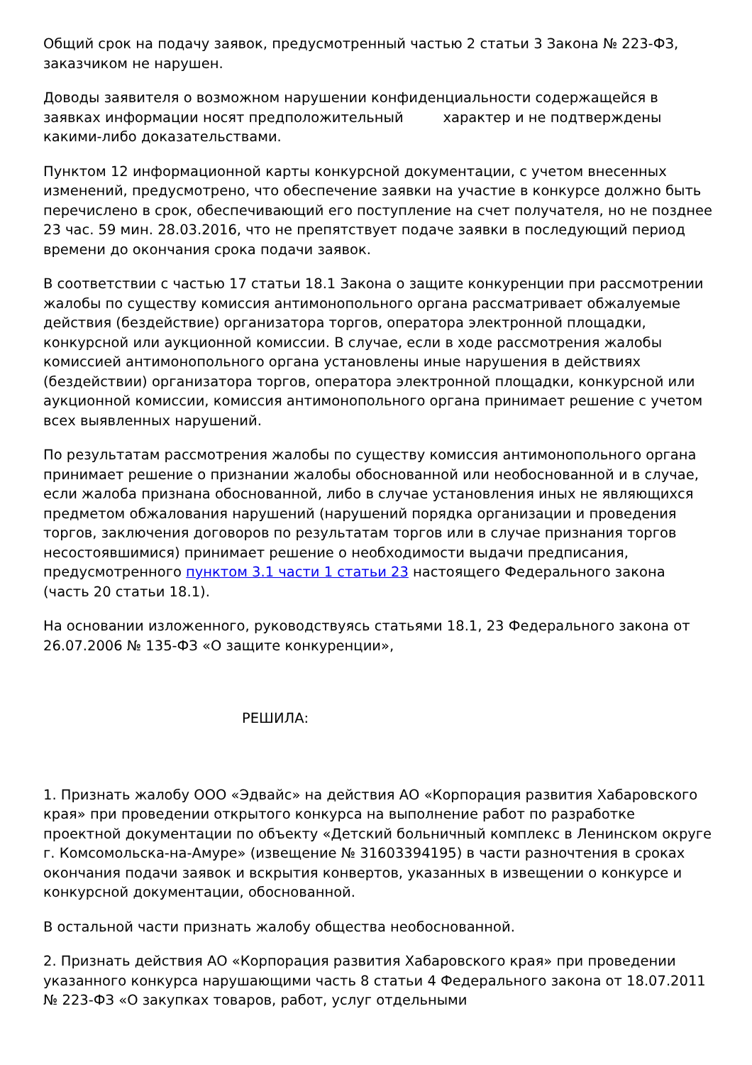Общий срок на подачу заявок, предусмотренный частью 2 статьи 3 Закона № 223-ФЗ, заказчиком не нарушен.
Доводы заявителя о возможном нарушении конфиденциальности содержащейся в заявках информации носят предположительный характер и не подтверждены какими-либо доказательствами.
Пунктом 12 информационной карты конкурсной документации, с учетом внесенных изменений, предусмотрено, что обеспечение заявки на участие в конкурсе должно быть перечислено в срок, обеспечивающий его поступление на счет получателя, но не позднее 23 час. 59 мин. 28.03.2016, что не препятствует подаче заявки в последующий период времени до окончания срока подачи заявок.
В соответствии с частью 17 статьи 18.1 Закона о защите конкуренции при рассмотрении жалобы по существу комиссия антимонопольного органа рассматривает обжалуемые действия (бездействие) организатора торгов, оператора электронной площадки, конкурсной или аукционной комиссии. В случае, если в ходе рассмотрения жалобы комиссией антимонопольного органа установлены иные нарушения в действиях (бездействии) организатора торгов, оператора электронной площадки, конкурсной или аукционной комиссии, комиссия антимонопольного органа принимает решение с учетом всех выявленных нарушений.
По результатам рассмотрения жалобы по существу комиссия антимонопольного органа принимает решение о признании жалобы обоснованной или необоснованной и в случае, если жалоба признана обоснованной, либо в случае установления иных не являющихся предметом обжалования нарушений (нарушений порядка организации и проведения торгов, заключения договоров по результатам торгов или в случае признания торгов несостоявшимися) принимает решение о необходимости выдачи предписания, предусмотренного пунктом 3.1 части 1 статьи 23 настоящего Федерального закона (часть 20 статьи 18.1).
На основании изложенного, руководствуясь статьями 18.1, 23 Федерального закона от 26.07.2006 № 135-ФЗ «О защите конкуренции»,
РЕШИЛА:
1. Признать жалобу ООО «Эдвайс» на действия АО «Корпорация развития Хабаровского края» при проведении открытого конкурса на выполнение работ по разработке проектной документации по объекту «Детский больничный комплекс в Ленинском округе г. Комсомольска-на-Амуре» (извещение № 31603394195) в части разночтения в сроках окончания подачи заявок и вскрытия конвертов, указанных в извещении о конкурсе и конкурсной документации, обоснованной.
В остальной части признать жалобу общества необоснованной.
2. Признать действия АО «Корпорация развития Хабаровского края» при проведении указанного конкурса нарушающими часть 8 статьи 4 Федерального закона от 18.07.2011 № 223-ФЗ «О закупках товаров, работ, услуг отдельными